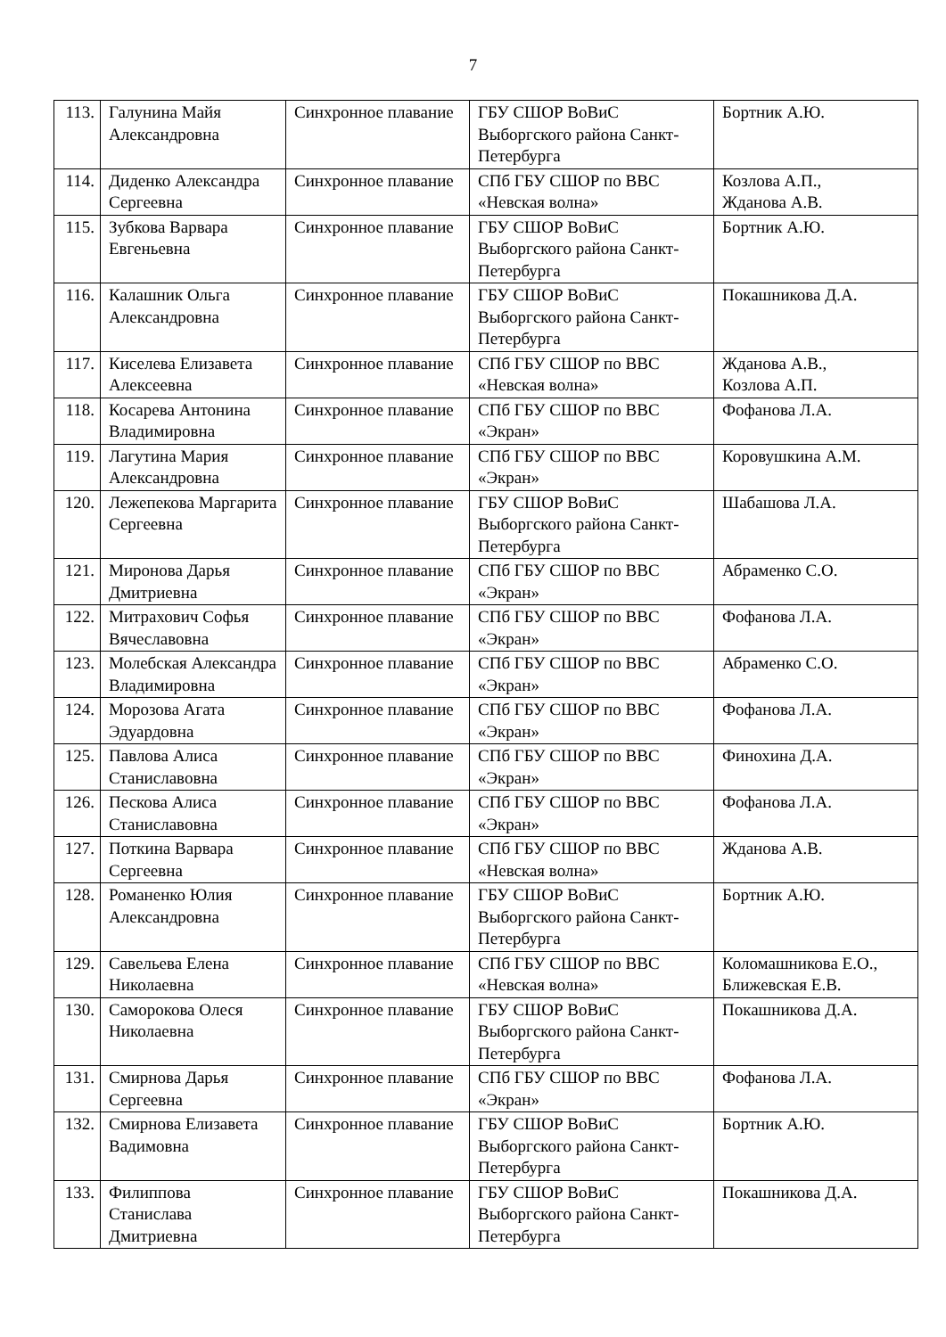7
| 113. | Галунина Майя Александровна | Синхронное плавание | ГБУ СШОР ВоВиС Выборгского района Санкт-Петербурга | Бортник А.Ю. |
| 114. | Диденко Александра Сергеевна | Синхронное плавание | СПб ГБУ СШОР по ВВС «Невская волна» | Козлова А.П., Жданова А.В. |
| 115. | Зубкова Варвара Евгеньевна | Синхронное плавание | ГБУ СШОР ВоВиС Выборгского района Санкт-Петербурга | Бортник А.Ю. |
| 116. | Калашник Ольга Александровна | Синхронное плавание | ГБУ СШОР ВоВиС Выборгского района Санкт-Петербурга | Покашникова Д.А. |
| 117. | Киселева Елизавета Алексеевна | Синхронное плавание | СПб ГБУ СШОР по ВВС «Невская волна» | Жданова А.В., Козлова А.П. |
| 118. | Косарева Антонина Владимировна | Синхронное плавание | СПб ГБУ СШОР по ВВС «Экран» | Фофанова Л.А. |
| 119. | Лагутина Мария Александровна | Синхронное плавание | СПб ГБУ СШОР по ВВС «Экран» | Коровушкина А.М. |
| 120. | Лежепекова Маргарита Сергеевна | Синхронное плавание | ГБУ СШОР ВоВиС Выборгского района Санкт-Петербурга | Шабашова Л.А. |
| 121. | Миронова Дарья Дмитриевна | Синхронное плавание | СПб ГБУ СШОР по ВВС «Экран» | Абраменко С.О. |
| 122. | Митрахович Софья Вячеславовна | Синхронное плавание | СПб ГБУ СШОР по ВВС «Экран» | Фофанова Л.А. |
| 123. | Молебская Александра Владимировна | Синхронное плавание | СПб ГБУ СШОР по ВВС «Экран» | Абраменко С.О. |
| 124. | Морозова Агата Эдуардовна | Синхронное плавание | СПб ГБУ СШОР по ВВС «Экран» | Фофанова Л.А. |
| 125. | Павлова Алиса Станиславовна | Синхронное плавание | СПб ГБУ СШОР по ВВС «Экран» | Финохина Д.А. |
| 126. | Пескова Алиса Станиславовна | Синхронное плавание | СПб ГБУ СШОР по ВВС «Экран» | Фофанова Л.А. |
| 127. | Поткина Варвара Сергеевна | Синхронное плавание | СПб ГБУ СШОР по ВВС «Невская волна» | Жданова А.В. |
| 128. | Романенко Юлия Александровна | Синхронное плавание | ГБУ СШОР ВоВиС Выборгского района Санкт-Петербурга | Бортник А.Ю. |
| 129. | Савельева Елена Николаевна | Синхронное плавание | СПб ГБУ СШОР по ВВС «Невская волна» | Коломашникова Е.О., Ближевская Е.В. |
| 130. | Саморокова Олеся Николаевна | Синхронное плавание | ГБУ СШОР ВоВиС Выборгского района Санкт-Петербурга | Покашникова Д.А. |
| 131. | Смирнова Дарья Сергеевна | Синхронное плавание | СПб ГБУ СШОР по ВВС «Экран» | Фофанова Л.А. |
| 132. | Смирнова Елизавета Вадимовна | Синхронное плавание | ГБУ СШОР ВоВиС Выборгского района Санкт-Петербурга | Бортник А.Ю. |
| 133. | Филиппова Станислава Дмитриевна | Синхронное плавание | ГБУ СШОР ВоВиС Выборгского района Санкт-Петербурга | Покашникова Д.А. |